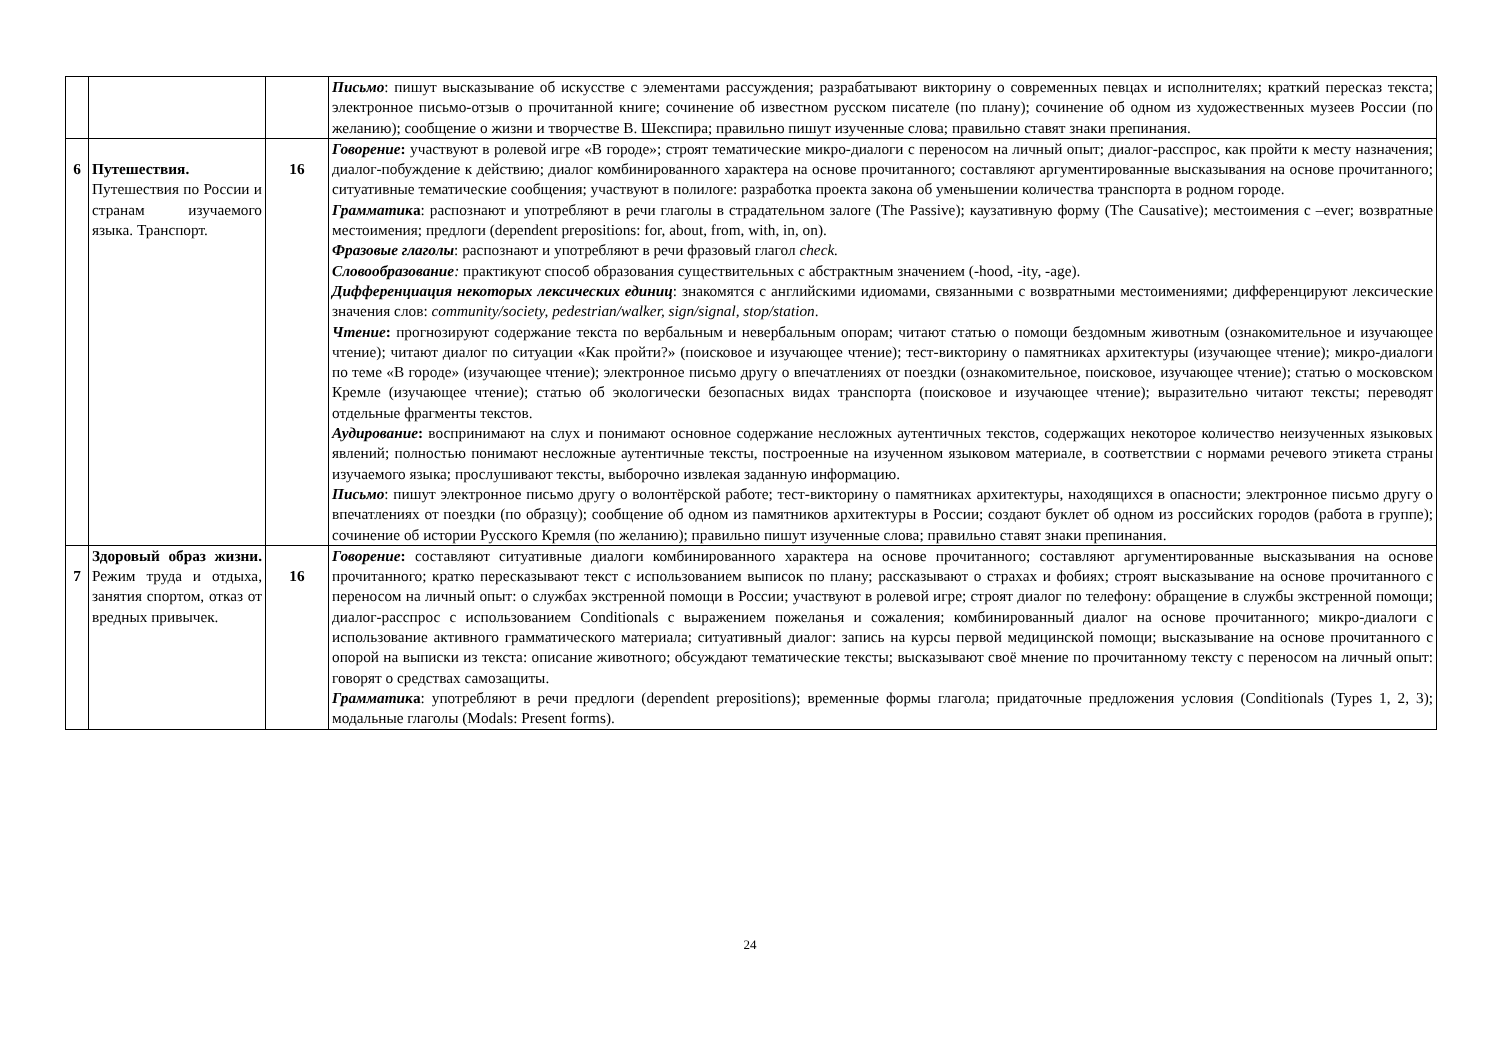| | | | Письмо : пишут высказывание об искусстве с элементами рассуждения; разрабатывают викторину о современных певцах и исполнителях; краткий пересказ текста; электронное письмо-отзыв о прочитанной книге; сочинение об известном русском писателе (по плану); сочинение об одном из художественных музеев России (по желанию); сообщение о жизни и творчестве В. Шекспира; правильно пишут изученные слова; правильно ставят знаки препинания. |
| 6 | Путешествия. Путешествия по России и странам изучаемого языка. Транспорт. | 16 | Говорение : участвуют в ролевой игре «В городе»; строят тематические микро-диалоги с переносом на личный опыт; диалог-расспрос, как пройти к месту назначения; диалог-побуждение к действию; диалог комбинированного характера на основе прочитанного; составляют аргументированные высказывания на основе прочитанного; ситуативные тематические сообщения; участвуют в полилоге: разработка проекта закона об уменьшении количества транспорта в родном городе. Грамматик а : распознают и употребляют в речи глаголы в страдательном залоге (The Passive); каузативную форму (The Causative); местоимения с –ever; возвратные местоимения; предлоги (dependent prepositions: for, about, from, with, in, on). Фразовые глаголы : распознают и употребляют в речи фразовый глагол check. Словообразование : практикуют способ образования существительных с абстрактным значением (-hood, -ity, -age). Дифференциация некоторых лексических единиц : знакомятся с английскими идиомами, связанными с возвратными местоимениями; дифференцируют лексические значения слов: community/society, pedestrian/walker, sign/signal, stop/station . Чтение : прогнозируют содержание текста по вербальным и невербальным опорам; читают статью о помощи бездомным животным (ознакомительное и изучающее чтение); читают диалог по ситуации «Как пройти?» (поисковое и изучающее чтение); тест-викторину о памятниках архитектуры (изучающее чтение); микро-диалоги по теме «В городе» (изучающее чтение); электронное письмо другу о впечатлениях от поездки (ознакомительное, поисковое, изучающее чтение); статью о московском Кремле (изучающее чтение); статью об экологически безопасных видах транспорта (поисковое и изучающее чтение); выразительно читают тексты; переводят отдельные фрагменты текстов. Аудирование : воспринимают на слух и понимают основное содержание несложных аутентичных текстов, содержащих некоторое количество неизученных языковых явлений; полностью понимают несложные аутентичные тексты, построенные на изученном языковом материале, в соответствии с нормами речевого этикета страны изучаемого языка; прослушивают тексты, выборочно извлекая заданную информацию. Письмо : пишут электронное письмо другу о волонтёрской работе; тест-викторину о памятниках архитектуры, находящихся в опасности; электронное письмо другу о впечатлениях от поездки (по образцу); сообщение об одном из памятников архитектуры в России; создают буклет об одном из российских городов (работа в группе); сочинение об истории Русского Кремля (по желанию); правильно пишут изученные слова; правильно ставят знаки препинания. |
| 7 | Здоровый образ жизни. Режим труда и отдыха, занятия спортом, отказ от вредных привычек. | 16 | Говорение : составляют ситуативные диалоги комбинированного характера на основе прочитанного; составляют аргументированные высказывания на основе прочитанного; кратко пересказывают текст с использованием выписок по плану; рассказывают о страхах и фобиях; строят высказывание на основе прочитанного с переносом на личный опыт: о службах экстренной помощи в России; участвуют в ролевой игре; строят диалог по телефону: обращение в службы экстренной помощи; диалог-расспрос с использованием Conditionals с выражением пожеланья и сожаления; комбинированный диалог на основе прочитанного; микро-диалоги с использование активного грамматического материала; ситуативный диалог: запись на курсы первой медицинской помощи; высказывание на основе прочитанного с опорой на выписки из текста: описание животного; обсуждают тематические тексты; высказывают своё мнение по прочитанному тексту с переносом на личный опыт: говорят о средствах самозащиты. Грамматик а : употребляют в речи предлоги (dependent prepositions); временные формы глагола; придаточные предложения условия (Conditionals (Types 1, 2, 3); модальные глаголы (Modals: Present forms). |
24